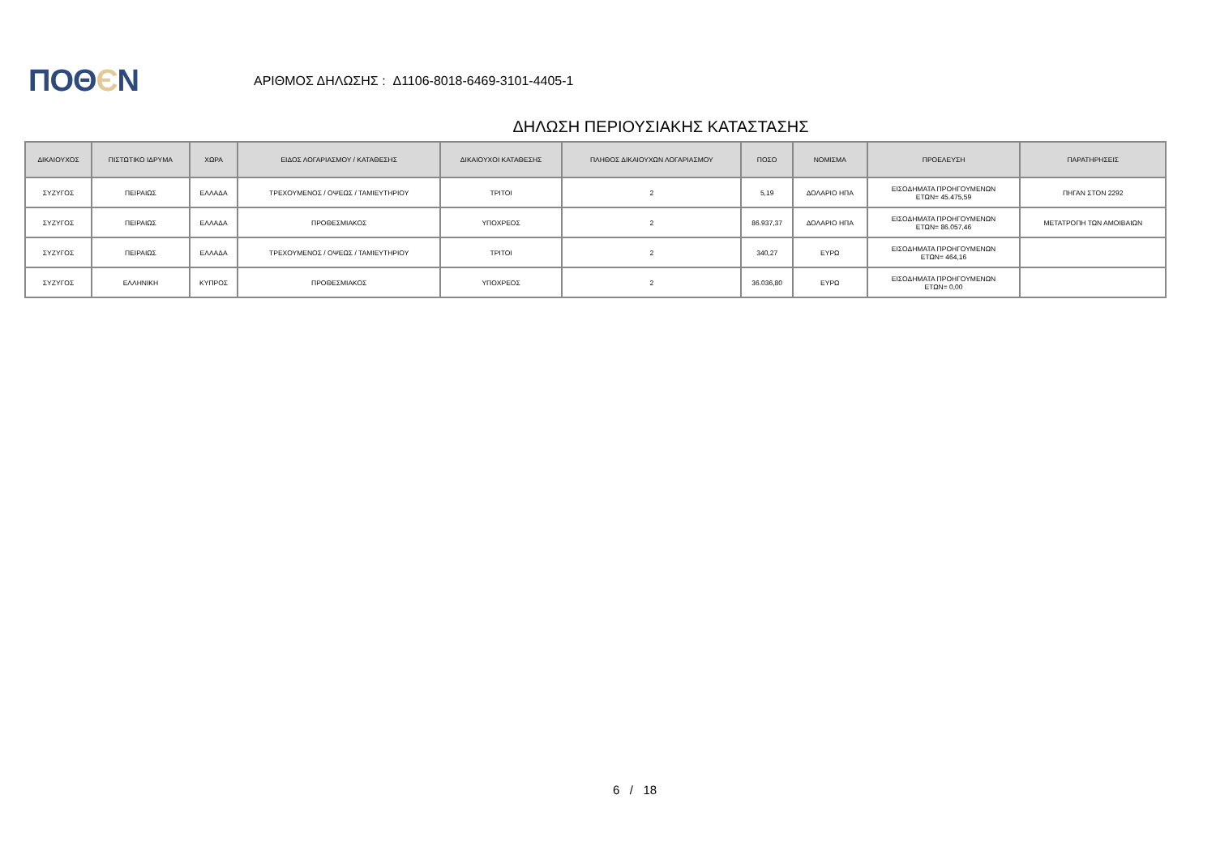ΠΟΘЄΝ
ΑΡΙΘΜΟΣ ΔΗΛΩΣΗΣ : Δ1106-8018-6469-3101-4405-1
ΔΗΛΩΣΗ ΠΕΡΙΟΥΣΙΑΚΗΣ ΚΑΤΑΣΤΑΣΗΣ
| ΔΙΚΑΙΟΥΧΟΣ | ΠΙΣΤΩΤΙΚΟ ΙΔΡΥΜΑ | ΧΩΡΑ | ΕΙΔΟΣ ΛΟΓΑΡΙΑΣΜΟΥ / ΚΑΤΑΘΕΣΗΣ | ΔΙΚΑΙΟΥΧΟΙ ΚΑΤΑΘΕΣΗΣ | ΠΛΗΘΟΣ ΔΙΚΑΙΟΥΧΩΝ ΛΟΓΑΡΙΑΣΜΟΥ | ΠΟΣΟ | ΝΟΜΙΣΜΑ | ΠΡΟΕΛΕΥΣΗ | ΠΑΡΑΤΗΡΗΣΕΙΣ |
| --- | --- | --- | --- | --- | --- | --- | --- | --- | --- |
| ΣΥΖΥΓΟΣ | ΠΕΙΡΑΙΩΣ | ΕΛΛΑΔΑ | ΤΡΕΧΟΥΜΕΝΟΣ / ΟΨΕΩΣ / ΤΑΜΙΕΥΤΗΡΙΟΥ | ΤΡΙΤΟΙ | 2 | 5,19 | ΔΟΛΑΡΙΟ ΗΠΑ | ΕΙΣΟΔΗΜΑΤΑ ΠΡΟΗΓΟΥΜΕΝΩΝ ΕΤΩΝ= 45.475,59 | ΠΗΓΑΝ ΣΤΟΝ 2292 |
| ΣΥΖΥΓΟΣ | ΠΕΙΡΑΙΩΣ | ΕΛΛΑΔΑ | ΠΡΟΘΕΣΜΙΑΚΟΣ | ΥΠΟΧΡΕΟΣ | 2 | 86.937,37 | ΔΟΛΑΡΙΟ ΗΠΑ | ΕΙΣΟΔΗΜΑΤΑ ΠΡΟΗΓΟΥΜΕΝΩΝ ΕΤΩΝ= 86.057,46 | ΜΕΤΑΤΡΟΠΗ ΤΩΝ ΑΜΟΙΒΑΙΩΝ |
| ΣΥΖΥΓΟΣ | ΠΕΙΡΑΙΩΣ | ΕΛΛΑΔΑ | ΤΡΕΧΟΥΜΕΝΟΣ / ΟΨΕΩΣ / ΤΑΜΙΕΥΤΗΡΙΟΥ | ΤΡΙΤΟΙ | 2 | 340,27 | ΕΥΡΩ | ΕΙΣΟΔΗΜΑΤΑ ΠΡΟΗΓΟΥΜΕΝΩΝ ΕΤΩΝ= 464,16 | |
| ΣΥΖΥΓΟΣ | ΕΛΛΗΝΙΚΗ | ΚΥΠΡΟΣ | ΠΡΟΘΕΣΜΙΑΚΟΣ | ΥΠΟΧΡΕΟΣ | 2 | 36.036,80 | ΕΥΡΩ | ΕΙΣΟΔΗΜΑΤΑ ΠΡΟΗΓΟΥΜΕΝΩΝ ΕΤΩΝ= 0,00 | |
6 / 18